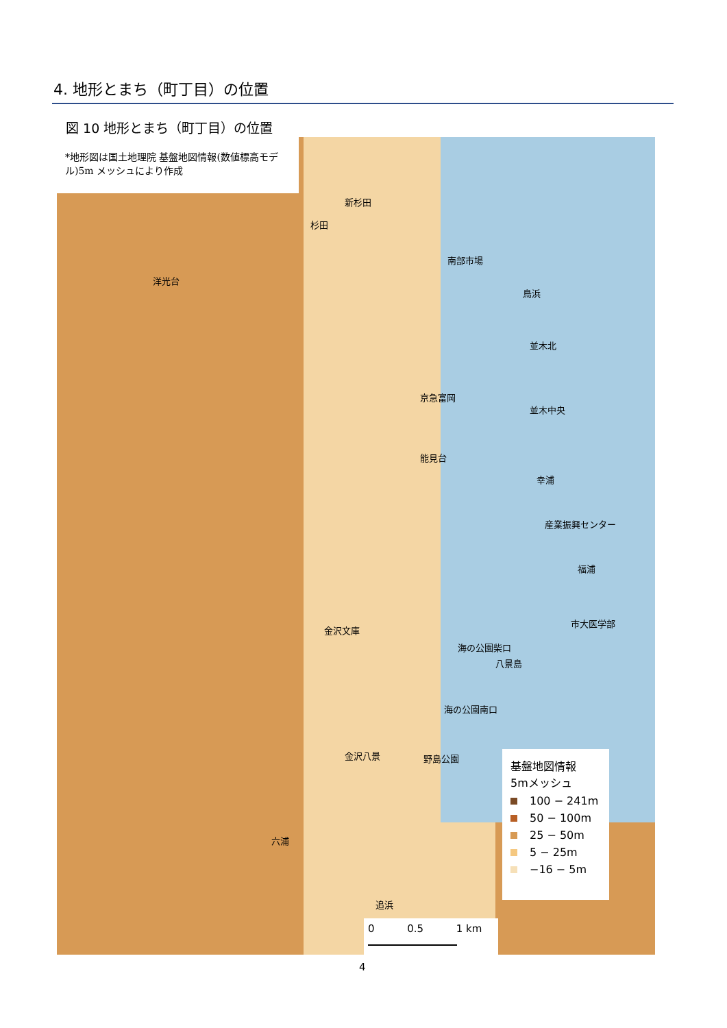4. 地形とまち（町丁目）の位置
図 10 地形とまち（町丁目）の位置
*地形図は国土地理院 基盤地図情報(数値標高モデル)5m メッシュにより作成
新杉田
杉田
南部市場
洋光台
鳥浜
並木北
京急富岡
並木中央
能見台
幸浦
産業振興センター
福浦
市大医学部
金沢文庫
海の公園柴口
八景島
海の公園南口
金沢八景 野島公園
六浦
追浜
基盤地図情報
5mメッシュ
100 − 241m
50 − 100m
25 − 50m
5 − 25m
−16 − 5m
0 0.5 1 km
4